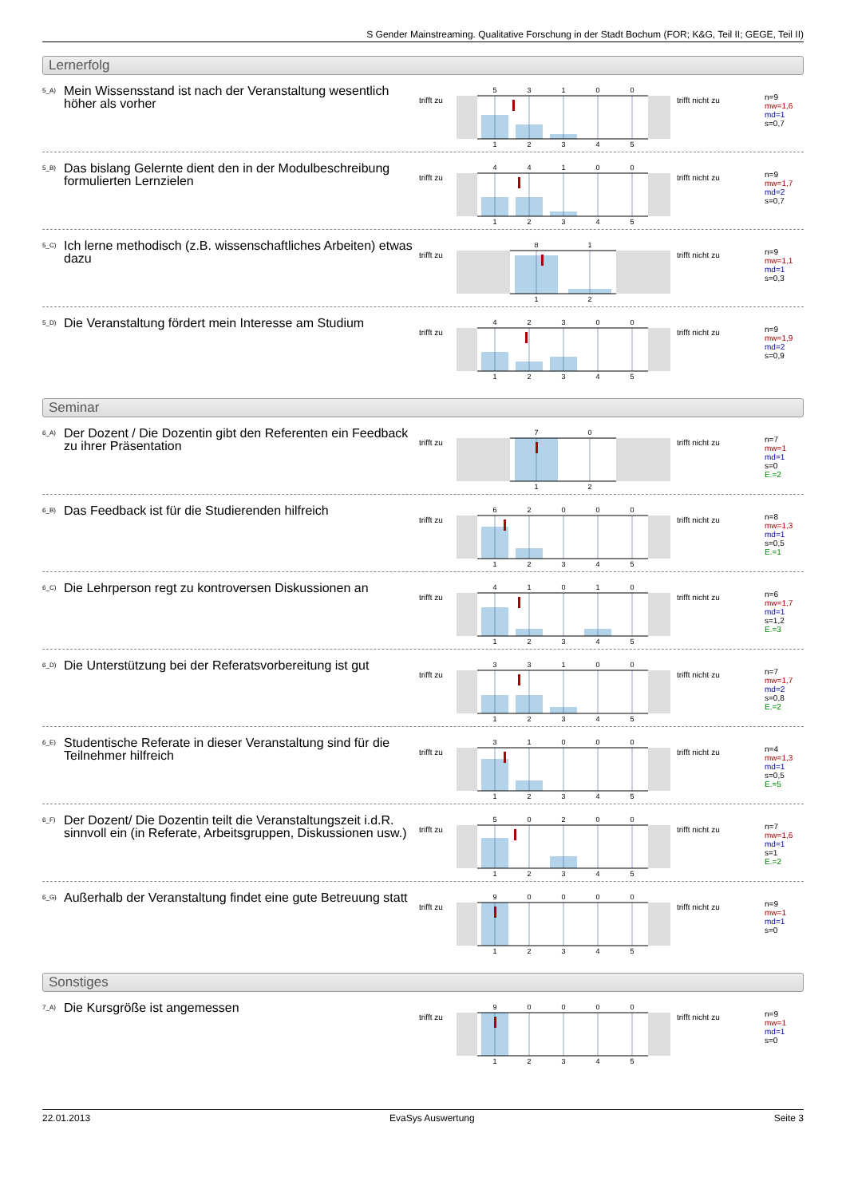S Gender Mainstreaming. Qualitative Forschung in der Stadt Bochum (FOR; K&G, Teil II; GEGE, Teil II)
Lernerfolg
<sup>5_A)</sup> Mein Wissensstand ist nach der Veranstaltung wesentlich höher als vorher
trifft zu
5
3
1
0
0
1
2
3
4
5
trifft nicht zu
n=9
mw=1,6
md=1
s=0,7
<sup>5_B)</sup> Das bislang Gelernte dient den in der Modulbeschreibung formulierten Lernzielen
trifft zu
4
4
1
0
0
1
2
3
4
5
trifft nicht zu
n=9
mw=1,7
md=2
s=0,7
<sup>5_C)</sup> Ich lerne methodisch (z.B. wissenschaftliches Arbeiten) etwas dazu
trifft zu
8
1
1
2
trifft nicht zu
n=9
mw=1,1
md=1
s=0,3
<sup>5_D)</sup> Die Veranstaltung fördert mein Interesse am Studium
trifft zu
4
2
3
0
0
1
2
3
4
5
trifft nicht zu
n=9
mw=1,9
md=2
s=0,9
Seminar
<sup>6_A)</sup> Der Dozent / Die Dozentin gibt den Referenten ein Feedback zu ihrer Präsentation
trifft zu
7
0
1
2
trifft nicht zu
n=7
mw=1
md=1
s=0
E.=2
<sup>6_B)</sup> Das Feedback ist für die Studierenden hilfreich
trifft zu
6
2
0
0
0
1
2
3
4
5
trifft nicht zu
n=8
mw=1,3
md=1
s=0,5
E.=1
<sup>6_C)</sup> Die Lehrperson regt zu kontroversen Diskussionen an
trifft zu
4
1
0
1
0
1
2
3
4
5
trifft nicht zu
n=6
mw=1,7
md=1
s=1,2
E.=3
<sup>6_D)</sup> Die Unterstützung bei der Referatsvorbereitung ist gut
trifft zu
3
3
1
0
0
1
2
3
4
5
trifft nicht zu
n=7
mw=1,7
md=2
s=0,8
E.=2
<sup>6_E)</sup> Studentische Referate in dieser Veranstaltung sind für die Teilnehmer hilfreich
trifft zu
3
1
0
0
0
1
2
3
4
5
trifft nicht zu
n=4
mw=1,3
md=1
s=0,5
E.=5
<sup>6_F)</sup> Der Dozent/ Die Dozentin teilt die Veranstaltungszeit i.d.R. sinnvoll ein (in Referate, Arbeitsgruppen, Diskussionen usw.)
trifft zu
5
0
2
0
0
1
2
3
4
5
trifft nicht zu
n=7
mw=1,6
md=1
s=1
E.=2
<sup>6_G)</sup> Außerhalb der Veranstaltung findet eine gute Betreuung statt
trifft zu
9
0
0
0
0
1
2
3
4
5
trifft nicht zu
n=9
mw=1
md=1
s=0
Sonstiges
<sup>7_A)</sup> Die Kursgröße ist angemessen
trifft zu
9
0
0
0
0
1
2
3
4
5
trifft nicht zu
n=9
mw=1
md=1
s=0
22.01.2013 EvaSys Auswertung Seite 3